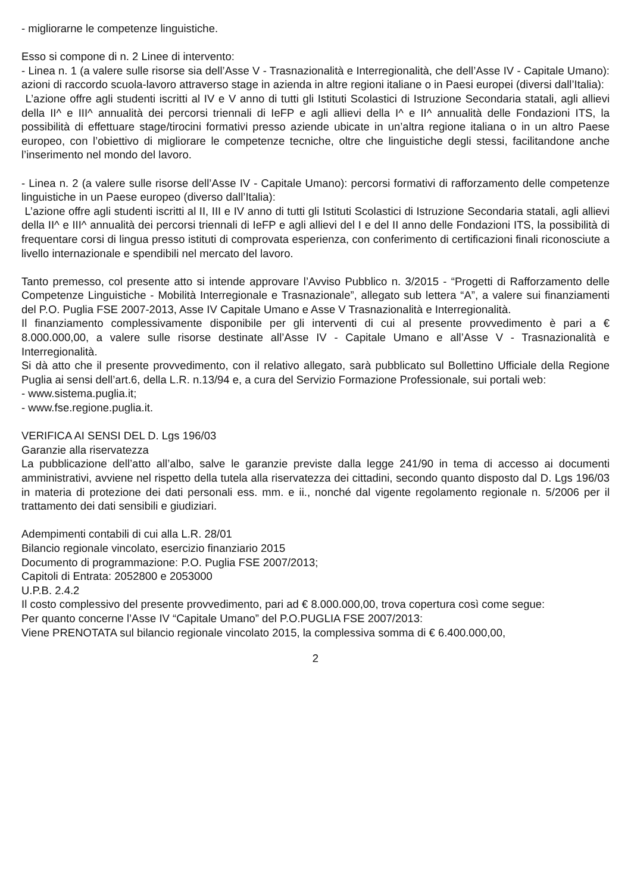- migliorarne le competenze linguistiche.
Esso si compone di n. 2 Linee di intervento:
- Linea n. 1 (a valere sulle risorse sia dell’Asse V - Trasnazionalità e Interregionalità, che dell’Asse IV - Capitale Umano): azioni di raccordo scuola-lavoro attraverso stage in azienda in altre regioni italiane o in Paesi europei (diversi dall’Italia):
L’azione offre agli studenti iscritti al IV e V anno di tutti gli Istituti Scolastici di Istruzione Secondaria statali, agli allievi della II^ e III^ annualità dei percorsi triennali di IeFP e agli allievi della I^ e II^ annualità delle Fondazioni ITS, la possibilità di effettuare stage/tirocini formativi presso aziende ubicate in un’altra regione italiana o in un altro Paese europeo, con l’obiettivo di migliorare le competenze tecniche, oltre che linguistiche degli stessi, facilitandone anche l’inserimento nel mondo del lavoro.
- Linea n. 2 (a valere sulle risorse dell’Asse IV - Capitale Umano): percorsi formativi di rafforzamento delle competenze linguistiche in un Paese europeo (diverso dall’Italia):
L’azione offre agli studenti iscritti al II, III e IV anno di tutti gli Istituti Scolastici di Istruzione Secondaria statali, agli allievi della II^ e III^ annualità dei percorsi triennali di IeFP e agli allievi del I e del II anno delle Fondazioni ITS, la possibilità di frequentare corsi di lingua presso istituti di comprovata esperienza, con conferimento di certificazioni finali riconosciute a livello internazionale e spendibili nel mercato del lavoro.
Tanto premesso, col presente atto si intende approvare l’Avviso Pubblico n. 3/2015 - “Progetti di Rafforzamento delle Competenze Linguistiche - Mobilità Interregionale e Trasnazionale”, allegato sub lettera “A”, a valere sui finanziamenti del P.O. Puglia FSE 2007-2013, Asse IV Capitale Umano e Asse V Trasnazionalità e Interregionalità.
Il finanziamento complessivamente disponibile per gli interventi di cui al presente provvedimento è pari a € 8.000.000,00, a valere sulle risorse destinate all’Asse IV - Capitale Umano e all’Asse V - Trasnazionalità e Interregionalità.
Si dà atto che il presente provvedimento, con il relativo allegato, sarà pubblicato sul Bollettino Ufficiale della Regione Puglia ai sensi dell’art.6, della L.R. n.13/94 e, a cura del Servizio Formazione Professionale, sui portali web:
- www.sistema.puglia.it;
- www.fse.regione.puglia.it.
VERIFICA AI SENSI DEL D. Lgs 196/03
Garanzie alla riservatezza
La pubblicazione dell’atto all’albo, salve le garanzie previste dalla legge 241/90 in tema di accesso ai documenti amministrativi, avviene nel rispetto della tutela alla riservatezza dei cittadini, secondo quanto disposto dal D. Lgs 196/03 in materia di protezione dei dati personali ess. mm. e ii., nonché dal vigente regolamento regionale n. 5/2006 per il trattamento dei dati sensibili e giudiziari.
Adempimenti contabili di cui alla L.R. 28/01
Bilancio regionale vincolato, esercizio finanziario 2015
Documento di programmazione: P.O. Puglia FSE 2007/2013;
Capitoli di Entrata: 2052800 e 2053000
U.P.B. 2.4.2
Il costo complessivo del presente provvedimento, pari ad € 8.000.000,00, trova copertura così come segue:
Per quanto concerne l’Asse IV “Capitale Umano” del P.O.PUGLIA FSE 2007/2013:
Viene PRENOTATA sul bilancio regionale vincolato 2015, la complessiva somma di € 6.400.000,00,
2